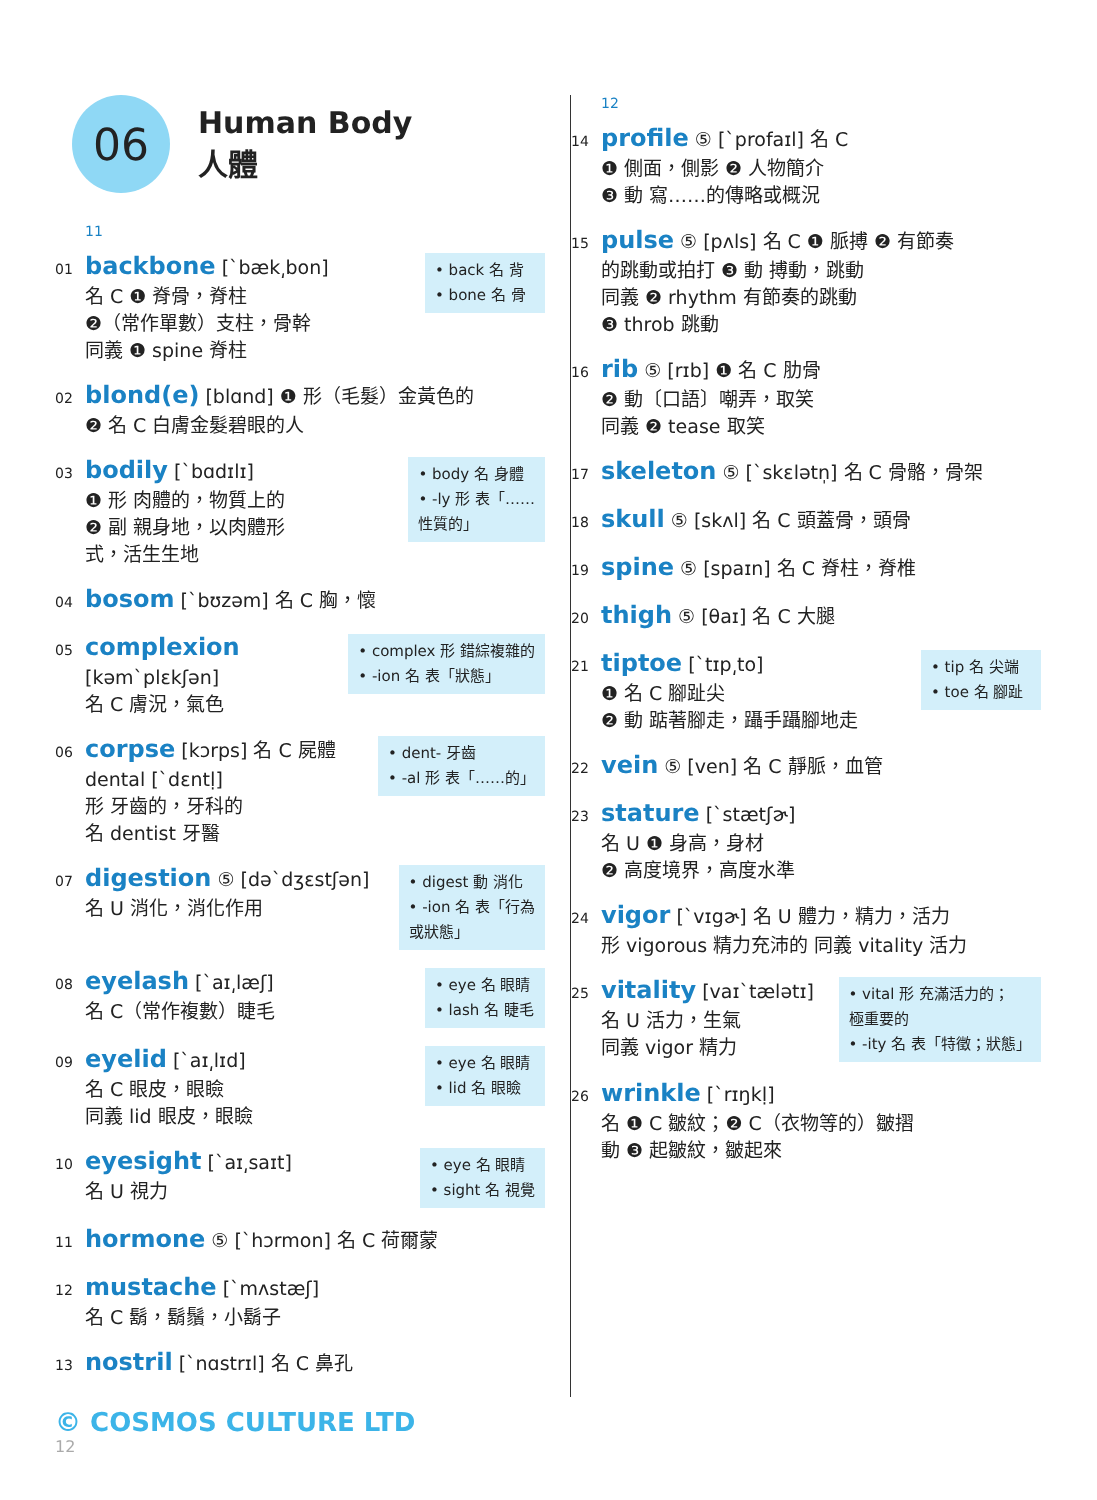06
Human Body
人體
11
01 backbone [ˋbæk͵bon]
名 C ❶ 脊骨，脊柱
❷（常作單數）支柱，骨幹
同義 ❶ spine 脊柱
• back 名 背
• bone 名 骨
02 blond(e) [blɑnd] ❶ 形（毛髮）金黃色的
❷ 名 C 白膚金髮碧眼的人
03 bodily [ˋbɑdɪlɪ]
❶ 形 肉體的，物質上的
❷ 副 親身地，以肉體形
式，活生生地
• body 名 身體
• -ly 形 表「……
性質的」
04 bosom [ˋbʊzəm] 名 C 胸，懷
05 complexion
[kəmˋplɛkʃən]
名 C 膚況，氣色
• complex 形 錯綜複雜的
• -ion 名 表「狀態」
06 corpse [kɔrps] 名 C 屍體
dental [ˋdɛntḷ]
形 牙齒的，牙科的
名 dentist 牙醫
• dent- 牙齒
• -al 形 表「……的」
07 digestion ⑤ [dəˋdʒɛstʃən]
名 U 消化，消化作用
• digest 動 消化
• -ion 名 表「行為
或狀態」
08 eyelash [ˋaɪ͵læʃ]
名 C（常作複數）睫毛
• eye 名 眼睛
• lash 名 睫毛
09 eyelid [ˋaɪ͵lɪd]
名 C 眼皮，眼瞼
同義 lid 眼皮，眼瞼
• eye 名 眼睛
• lid 名 眼瞼
10 eyesight [ˋaɪ͵saɪt]
名 U 視力
• eye 名 眼睛
• sight 名 視覺
11 hormone ⑤ [ˋhɔrmon] 名 C 荷爾蒙
12 mustache [ˋmʌstæʃ]
名 C 鬍，鬍鬚，小鬍子
13 nostril [ˋnɑstrɪl] 名 C 鼻孔
12
14 profile ⑤ [ˋprofaɪl] 名 C
❶ 側面，側影 ❷ 人物簡介
❸ 動 寫……的傳略或概況
15 pulse ⑤ [pʌls] 名 C ❶ 脈搏 ❷ 有節奏
的跳動或拍打 ❸ 動 搏動，跳動
同義 ❷ rhythm 有節奏的跳動
❸ throb 跳動
16 rib ⑤ [rɪb] ❶ 名 C 肋骨
❷ 動〔口語〕嘲弄，取笑
同義 ❷ tease 取笑
17 skeleton ⑤ [ˋskɛlətn̩] 名 C 骨骼，骨架
18 skull ⑤ [skʌl] 名 C 頭蓋骨，頭骨
19 spine ⑤ [spaɪn] 名 C 脊柱，脊椎
20 thigh ⑤ [θaɪ] 名 C 大腿
21 tiptoe [ˋtɪp͵to]
❶ 名 C 腳趾尖
❷ 動 踮著腳走，躡手躡腳地走
• tip 名 尖端
• toe 名 腳趾
22 vein ⑤ [ven] 名 C 靜脈，血管
23 stature [ˋstætʃɚ]
名 U ❶ 身高，身材
❷ 高度境界，高度水準
24 vigor [ˋvɪgɚ] 名 U 體力，精力，活力
形 vigorous 精力充沛的 同義 vitality 活力
25 vitality [vaɪˋtælətɪ]
名 U 活力，生氣
同義 vigor 精力
• vital 形 充滿活力的；
極重要的
• -ity 名 表「特徵；狀態」
26 wrinkle [ˋrɪŋkḷ]
名 ❶ C 皺紋；❷ C（衣物等的）皺摺
動 ❸ 起皺紋，皺起來
© COSMOS CULTURE LTD
12